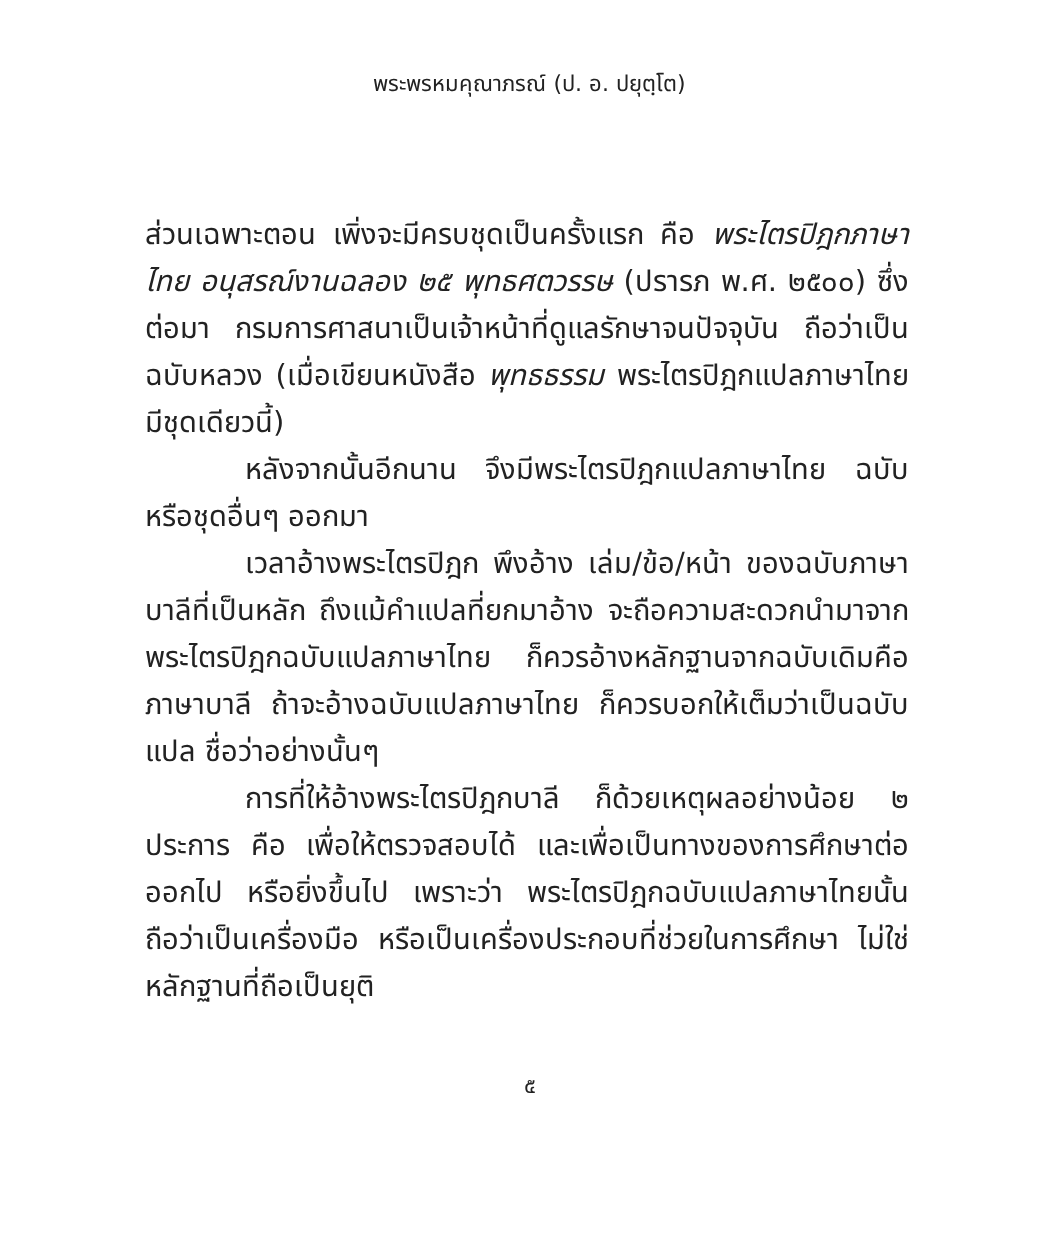พระพรหมคุณาภรณ์ (ป. อ. ปยุตฺโต)
ส่วนเฉพาะตอน เพิ่งจะมีครบชุดเป็นครั้งแรก คือ พระไตรปิฎกภาษาไทย อนุสรณ์งานฉลอง ๒๕ พุทธศตวรรษ (ปรารภ พ.ศ. ๒๕๐๐) ซึ่งต่อมา กรมการศาสนาเป็นเจ้าหน้าที่ดูแลรักษาจนปัจจุบัน ถือว่าเป็นฉบับหลวง (เมื่อเขียนหนังสือ พุทธธรรม พระไตรปิฎกแปลภาษาไทย มีชุดเดียวนี้)
หลังจากนั้นอีกนาน จึงมีพระไตรปิฎกแปลภาษาไทย ฉบับหรือชุดอื่นๆ ออกมา
เวลาอ้างพระไตรปิฎก พึงอ้าง เล่ม/ข้อ/หน้า ของฉบับภาษาบาลีที่เป็นหลัก ถึงแม้คำแปลที่ยกมาอ้าง จะถือความสะดวกนำมาจากพระไตรปิฎกฉบับแปลภาษาไทย ก็ควรอ้างหลักฐานจากฉบับเดิมคือภาษาบาลี ถ้าจะอ้างฉบับแปลภาษาไทย ก็ควรบอกให้เต็มว่าเป็นฉบับแปล ชื่อว่าอย่างนั้นๆ
การที่ให้อ้างพระไตรปิฎกบาลี ก็ด้วยเหตุผลอย่างน้อย ๒ ประการ คือ เพื่อให้ตรวจสอบได้ และเพื่อเป็นทางของการศึกษาต่อออกไป หรือยิ่งขึ้นไป เพราะว่า พระไตรปิฎกฉบับแปลภาษาไทยนั้น ถือว่าเป็นเครื่องมือ หรือเป็นเครื่องประกอบที่ช่วยในการศึกษา ไม่ใช่หลักฐานที่ถือเป็นยุติ
๕